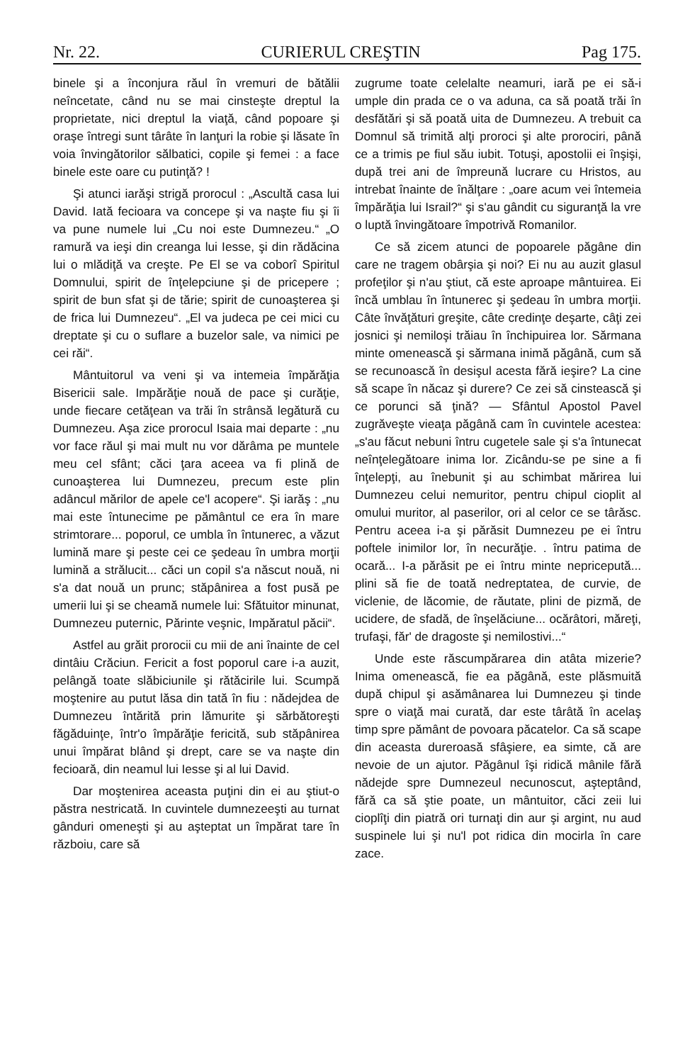Nr. 22. CURIERUL CREŞTIN Pag 175.
binele şi a înconjura răul în vremuri de bătălii neîncetate, când nu se mai cinsteşte dreptul la proprietate, nici dreptul la viaţă, când popoare şi oraşe întregi sunt târâte în lanţuri la robie şi lăsate în voia învingătorilor sălbatici, copile şi femei : a face binele este oare cu putinţă? !
Şi atunci iarăşi strigă prorocul : „Ascultă casa lui David. Iată fecioara va concepe şi va naşte fiu şi îi va pune numele lui „Cu noi este Dumnezeu.“ „O ramură va ieşi din creanga lui Iesse, şi din rădăcina lui o mlădiţă va creşte. Pe El se va coborî Spiritul Domnului, spirit de înţelepciune şi de pricepere ; spirit de bun sfat şi de tărie; spirit de cunoaşterea şi de frica lui Dumnezeu“. „El va judeca pe cei mici cu dreptate şi cu o suflare a buzelor sale, va nimici pe cei răi“.
Mântuitorul va veni şi va intemeia împărăţia Bisericii sale. Impărăţie nouă de pace şi curăţie, unde fiecare cetăţean va trăi în strânsă legătură cu Dumnezeu. Aşa zice prorocul Isaia mai departe : „nu vor face răul şi mai mult nu vor dărâma pe muntele meu cel sfânt; căci ţara aceea va fi plină de cunoaşterea lui Dumnezeu, precum este plin adâncul mărilor de apele ce'l acopere“. Şi iarăş : „nu mai este întunecime pe pământul ce era în mare strimtorare... poporul, ce umbla în întunerec, a văzut lumină mare şi peste cei ce şedeau în umbra morţii lumină a strălucit... căci un copil s'a născut nouă, ni s'a dat nouă un prunc; stăpânirea a fost pusă pe umerii lui şi se cheamă numele lui: Sfătuitor minunat, Dumnezeu puternic, Părinte veşnic, Impăratul păcii“.
Astfel au grăit prorocii cu mii de ani înainte de cel dintâiu Crăciun. Fericit a fost poporul care i-a auzit, pelângă toate slăbiciunile şi rătăcirile lui. Scumpă moştenire au putut lăsa din tată în fiu : nădejdea de Dumnezeu întărită prin lămurite şi sărbătoreşti făgăduinţe, într'o împărăţie fericită, sub stăpânirea unui împărat blând şi drept, care se va naşte din fecioară, din neamul lui Iesse şi al lui David.
Dar moştenirea aceasta puţini din ei au ştiut-o păstra nestricată. In cuvintele dumnezeeşti au turnat gânduri omeneşti şi au aşteptat un împărat tare în războiu, care să
zugrume toate celelalte neamuri, iară pe ei să-i umple din prada ce o va aduna, ca să poată trăi în desfătări şi să poată uita de Dumnezeu. A trebuit ca Domnul să trimită alţi proroci şi alte prorociri, până ce a trimis pe fiul său iubit. Totuşi, apostolii ei înşişi, după trei ani de împreună lucrare cu Hristos, au intrebat înainte de înălţare : „oare acum vei întemeia împărăţia lui Israil?“ şi s'au gândit cu siguranţă la vre o luptă învingătoare împotrivă Romanilor.
Ce să zicem atunci de popoarele păgâne din care ne tragem obârşia şi noi? Ei nu au auzit glasul profeţilor şi n'au ştiut, că este aproape mântuirea. Ei încă umblau în întunerec şi şedeau în umbra morţii. Câte învăţături greşite, câte credinţe deşarte, câţi zei josnici şi nemiloşi trăiau în închipuirea lor. Sărmana minte omenească şi sărmana inimă păgână, cum să se recunoască în desişul acesta fără ieşire? La cine să scape în năcaz şi durere? Ce zei să cinstească şi ce porunci să ţină? — Sfântul Apostol Pavel zugrăveşte vieaţa păgână cam în cuvintele acestea: „s'au făcut nebuni întru cugetele sale şi s'a întunecat neînţelegătoare inima lor. Zicându-se pe sine a fi înţelepţi, au înebunit şi au schimbat mărirea lui Dumnezeu celui nemuritor, pentru chipul cioplit al omului muritor, al paserilor, ori al celor ce se târăsc. Pentru aceea i-a şi părăsit Dumnezeu pe ei întru poftele inimilor lor, în necurăţie. . întru patima de ocară... I-a părăsit pe ei întru minte nepricepută... plini să fie de toată nedreptatea, de curvie, de viclenie, de lăcomie, de răutate, plini de pizmă, de ucidere, de sfadă, de înşelăciune... ocărâtori, măreţi, trufaşi, făr' de dragoste şi nemilostivi...“
Unde este răscumpărarea din atâta mizerie? Inima omenească, fie ea păgână, este plăsmuită după chipul şi asămânarea lui Dumnezeu şi tinde spre o viaţă mai curată, dar este târâtă în acelaş timp spre pământ de povoara păcatelor. Ca să scape din aceasta dureroasă sfâşiere, ea simte, că are nevoie de un ajutor. Păgânul îşi ridică mânile fără nădejde spre Dumnezeul necunoscut, aşteptând, fără ca să ştie poate, un mântuitor, căci zeii lui cioplîţi din piatră ori turnaţi din aur şi argint, nu aud suspinele lui şi nu'l pot ridica din mocirla în care zace.